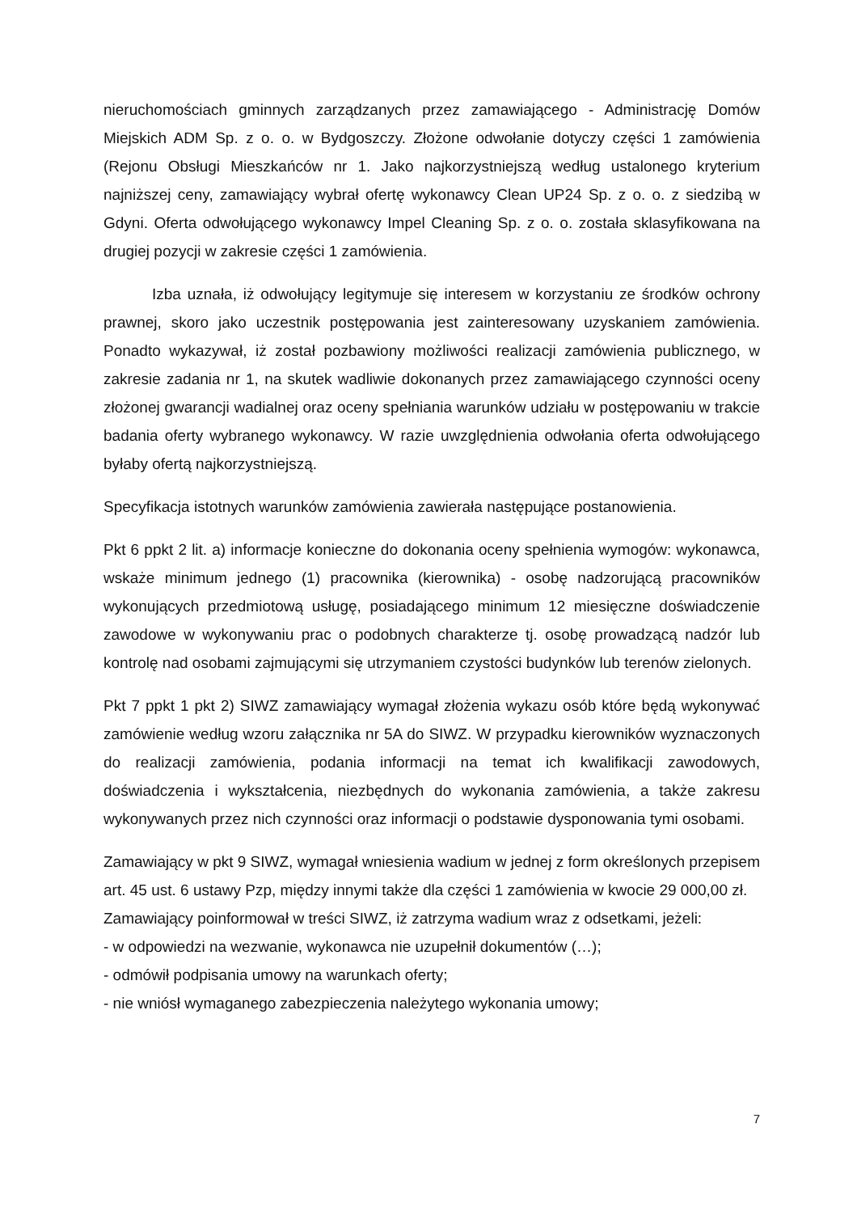nieruchomościach gminnych zarządzanych przez zamawiającego - Administrację Domów Miejskich ADM Sp. z o. o. w Bydgoszczy. Złożone odwołanie dotyczy części 1 zamówienia (Rejonu Obsługi Mieszkańców nr 1. Jako najkorzystniejszą według ustalonego kryterium najniższej ceny, zamawiający wybrał ofertę wykonawcy Clean UP24 Sp. z o. o. z siedzibą w Gdyni. Oferta odwołującego wykonawcy Impel Cleaning Sp. z o. o. została sklasyfikowana na drugiej pozycji w zakresie części 1 zamówienia.
Izba uznała, iż odwołujący legitymuje się interesem w korzystaniu ze środków ochrony prawnej, skoro jako uczestnik postępowania jest zainteresowany uzyskaniem zamówienia. Ponadto wykazywał, iż został pozbawiony możliwości realizacji zamówienia publicznego, w zakresie zadania nr 1, na skutek wadliwie dokonanych przez zamawiającego czynności oceny złożonej gwarancji wadialnej oraz oceny spełniania warunków udziału w postępowaniu w trakcie badania oferty wybranego wykonawcy. W razie uwzględnienia odwołania oferta odwołującego byłaby ofertą najkorzystniejszą.
Specyfikacja istotnych warunków zamówienia zawierała następujące postanowienia.
Pkt 6 ppkt 2 lit. a) informacje konieczne do dokonania oceny spełnienia wymogów: wykonawca, wskaże minimum jednego (1) pracownika (kierownika) - osobę nadzorującą pracowników wykonujących przedmiotową usługę, posiadającego minimum 12 miesięczne doświadczenie zawodowe w wykonywaniu prac o podobnych charakterze tj. osobę prowadzącą nadzór lub kontrolę nad osobami zajmującymi się utrzymaniem czystości budynków lub terenów zielonych.
Pkt 7 ppkt 1 pkt 2) SIWZ zamawiający wymagał złożenia wykazu osób które będą wykonywać zamówienie według wzoru załącznika nr 5A do SIWZ. W przypadku kierowników wyznaczonych do realizacji zamówienia, podania informacji na temat ich kwalifikacji zawodowych, doświadczenia i wykształcenia, niezbędnych do wykonania zamówienia, a także zakresu wykonywanych przez nich czynności oraz informacji o podstawie dysponowania tymi osobami.
Zamawiający w pkt 9 SIWZ, wymagał wniesienia wadium w jednej z form określonych przepisem art. 45 ust. 6 ustawy Pzp, między innymi także dla części 1 zamówienia w kwocie 29 000,00 zł.
Zamawiający poinformował w treści SIWZ, iż zatrzyma wadium wraz z odsetkami, jeżeli:
- w odpowiedzi na wezwanie, wykonawca nie uzupełnił dokumentów (…);
- odmówił podpisania umowy na warunkach oferty;
- nie wniósł wymaganego zabezpieczenia należytego wykonania umowy;
7